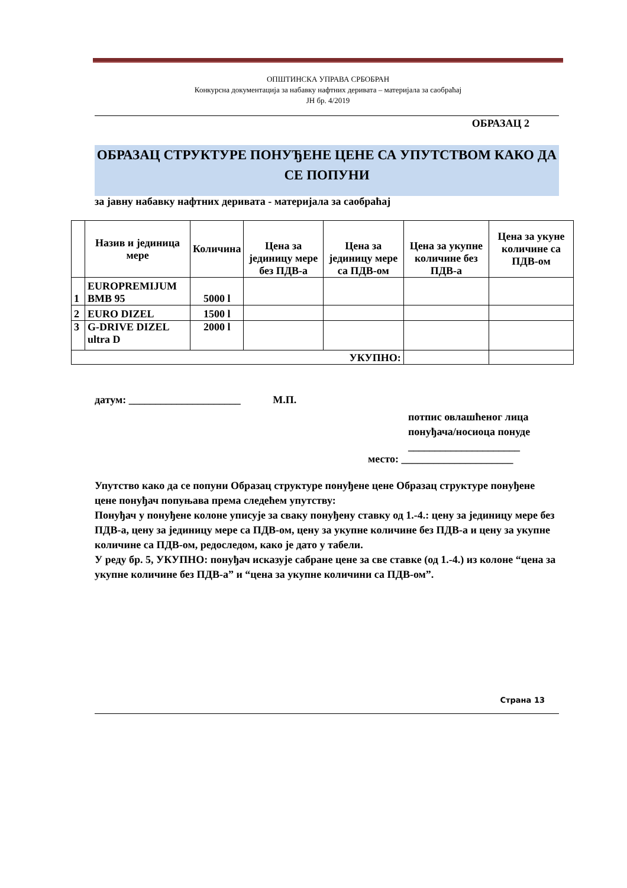ОПШТИНСКА УПРАВА СРБОБРАН
Конкурсна документација за набавку нафтних деривата – материјала за саобраћај
ЈН бр. 4/2019
ОБРАЗАЦ 2
ОБРАЗАЦ СТРУКТУРЕ ПОНУЂЕНЕ ЦЕНЕ СА УПУТСТВОМ КАКО ДА СЕ ПОПУНИ
за јавну набавку нафтних деривата - материјала за саобраћај
| | Назив и јединица мере | Количина | Цена за јединицу мере без ПДВ-а | Цена за јединицу мере са ПДВ-ом | Цена за укупне количине без ПДВ-а | Цена за укуне количине са ПДВ-ом |
| 1 | EUROPREMIJUM BMB 95 | 5000 l | | | | |
| 2 | EURO DIZEL | 1500 l | | | | |
| 3 | G-DRIVE DIZEL ultra D | 2000 l | | | | |
| УКУПНО: | | | | | | |
датум: _____________________ М.П.
потпис овлашћеног лица
понуђача/носиоца понуде
_____________________
место: _____________________
Упутство како да се попуни Образац структуре понуђене цене Образац структуре понуђене цене понуђач попуњава према следећем упутству:
Понуђач у понуђене колоне уписује за сваку понуђену ставку од 1.-4.: цену за јединицу мере без ПДВ-а, цену за јединицу мере са ПДВ-ом, цену за укупне количине без ПДВ-а и цену за укупне количине са ПДВ-ом, редоследом, како је дато у табели.
У реду бр. 5, УКУПНО: понуђач исказује сабране цене за све ставке (од 1.-4.) из колоне “цена за укупне количине без ПДВ-а” и “цена за укупне количини са ПДВ-ом”.
Страна 13